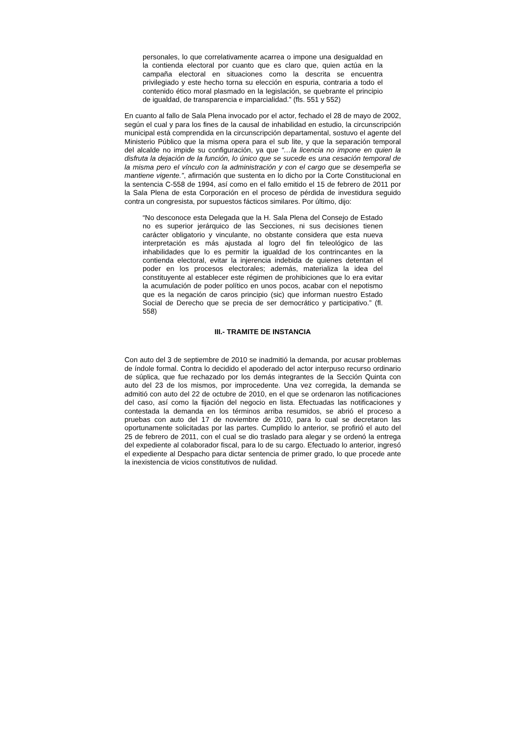personales, lo que correlativamente acarrea o impone una desigualdad en la contienda electoral por cuanto que es claro que, quien actúa en la campaña electoral en situaciones como la descrita se encuentra privilegiado y este hecho torna su elección en espuria, contraria a todo el contenido ético moral plasmado en la legislación, se quebrante el principio de igualdad, de transparencia e imparcialidad.” (fls. 551 y 552)
En cuanto al fallo de Sala Plena invocado por el actor, fechado el 28 de mayo de 2002, según el cual y para los fines de la causal de inhabilidad en estudio, la circunscripción municipal está comprendida en la circunscripción departamental, sostuvo el agente del Ministerio Público que la misma opera para el sub lite, y que la separación temporal del alcalde no impide su configuración, ya que “…la licencia no impone en quien la disfruta la dejación de la función, lo único que se sucede es una cesación temporal de la misma pero el vínculo con la administración y con el cargo que se desempeña se mantiene vigente.”, afirmación que sustenta en lo dicho por la Corte Constitucional en la sentencia C-558 de 1994, así como en el fallo emitido el 15 de febrero de 2011 por la Sala Plena de esta Corporación en el proceso de pérdida de investidura seguido contra un congresista, por supuestos fácticos similares. Por último, dijo:
“No desconoce esta Delegada que la H. Sala Plena del Consejo de Estado no es superior jerárquico de las Secciones, ni sus decisiones tienen carácter obligatorio y vinculante, no obstante considera que esta nueva interpretación es más ajustada al logro del fin teleológico de las inhabilidades que lo es permitir la igualdad de los contrincantes en la contienda electoral, evitar la injerencia indebida de quienes detentan el poder en los procesos electorales; además, materializa la idea del constituyente al establecer este régimen de prohibiciones que lo era evitar la acumulación de poder político en unos pocos, acabar con el nepotismo que es la negación de caros principio (sic) que informan nuestro Estado Social de Derecho que se precia de ser democrático y participativo.” (fl. 558)
III.- TRAMITE DE INSTANCIA
Con auto del 3 de septiembre de 2010 se inadmitió la demanda, por acusar problemas de índole formal. Contra lo decidido el apoderado del actor interpuso recurso ordinario de súplica, que fue rechazado por los demás integrantes de la Sección Quinta con auto del 23 de los mismos, por improcedente. Una vez corregida, la demanda se admitió con auto del 22 de octubre de 2010, en el que se ordenaron las notificaciones del caso, así como la fijación del negocio en lista. Efectuadas las notificaciones y contestada la demanda en los términos arriba resumidos, se abrió el proceso a pruebas con auto del 17 de noviembre de 2010, para lo cual se decretaron las oportunamente solicitadas por las partes. Cumplido lo anterior, se profirió el auto del 25 de febrero de 2011, con el cual se dio traslado para alegar y se ordenó la entrega del expediente al colaborador fiscal, para lo de su cargo. Efectuado lo anterior, ingresó el expediente al Despacho para dictar sentencia de primer grado, lo que procede ante la inexistencia de vicios constitutivos de nulidad.